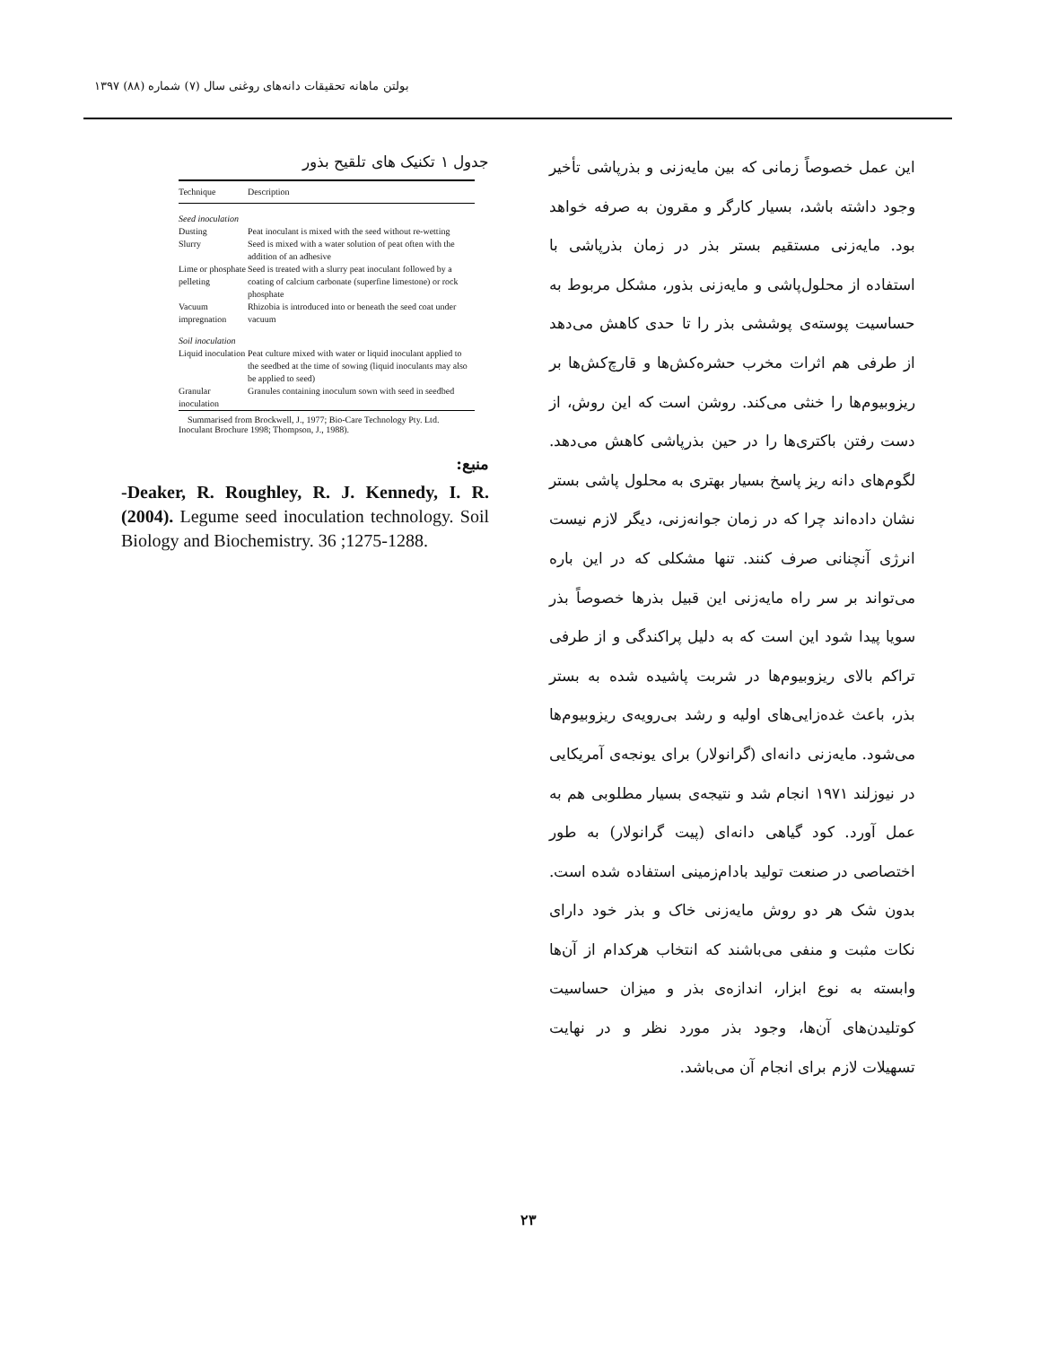بولتن ماهانه تحقیقات دانه‌های روغنی سال (۷) شماره (۸۸) ۱۳۹۷
این عمل خصوصاً زمانی که بین مایه‌زنی و بذرپاشی تأخیر وجود داشته باشد، بسیار کارگر و مقرون به صرفه خواهد بود. مایه‌زنی مستقیم بستر بذر در زمان بذرپاشی با استفاده از محلول‌پاشی و مایه‌زنی بذور، مشکل مربوط به حساسیت پوسته‌ی پوششی بذر را تا حدی کاهش می‌دهد از طرفی هم اثرات مخرب حشره‌کش‌ها و قارچ‌کش‌ها بر ریزوبیوم‌ها را خنثی می‌کند. روشن است که این روش، از دست رفتن باکتری‌ها را در حین بذرپاشی کاهش می‌دهد. لگوم‌های دانه ریز پاسخ بسیار بهتری به محلول پاشی بستر نشان داده‌اند چرا که در زمان جوانه‌زنی، دیگر لازم نیست انرژی آنچنانی صرف کنند. تنها مشکلی که در این باره می‌تواند بر سر راه مایه‌زنی این قبیل بذرها خصوصاً بذر سویا پیدا شود این است که به دلیل پراکندگی و از طرفی تراکم بالای ریزوبیوم‌ها در شربت پاشیده شده به بستر بذر، باعث غده‌زایی‌های اولیه و رشد بی‌رویه‌ی ریزوبیوم‌ها می‌شود. مایه‌زنی دانه‌ای (گرانولار) برای یونجه‌ی آمریکایی در نیوزلند ۱۹۷۱ انجام شد و نتیجه‌ی بسیار مطلوبی هم به عمل آورد. کود گیاهی دانه‌ای (پیت گرانولار) به طور اختصاصی در صنعت تولید بادام‌زمینی استفاده شده است. بدون شک هر دو روش مایه‌زنی خاک و بذر خود دارای نکات مثبت و منفی می‌باشند که انتخاب هرکدام از آن‌ها وابسته به نوع ابزار، اندازه‌ی بذر و میزان حساسیت کوتلیدن‌های آن‌ها، وجود بذر مورد نظر و در نهایت تسهیلات لازم برای انجام آن می‌باشد.
جدول ۱ تکنیک های تلقیح بذور
| Technique | Description |
| --- | --- |
| Seed inoculation | |
| Dusting | Peat inoculant is mixed with the seed without re-wetting |
| Slurry | Seed is mixed with a water solution of peat often with the addition of an adhesive |
| Lime or phosphate pelleting | Seed is treated with a slurry peat inoculant followed by a coating of calcium carbonate (superfine limestone) or rock phosphate |
| Vacuum impregnation | Rhizobia is introduced into or beneath the seed coat under vacuum |
| Soil inoculation | |
| Liquid inoculation | Peat culture mixed with water or liquid inoculant applied to the seedbed at the time of sowing (liquid inoculants may also be applied to seed) |
| Granular inoculation | Granules containing inoculum sown with seed in seedbed |
Summarised from Brockwell, J., 1977; Bio-Care Technology Pty. Ltd. Inoculant Brochure 1998; Thompson, J., 1988).
منبع:
-Deaker, R. Roughley, R. J. Kennedy, I. R. (2004). Legume seed inoculation technology. Soil Biology and Biochemistry. 36 ;1275-1288.
۲۳